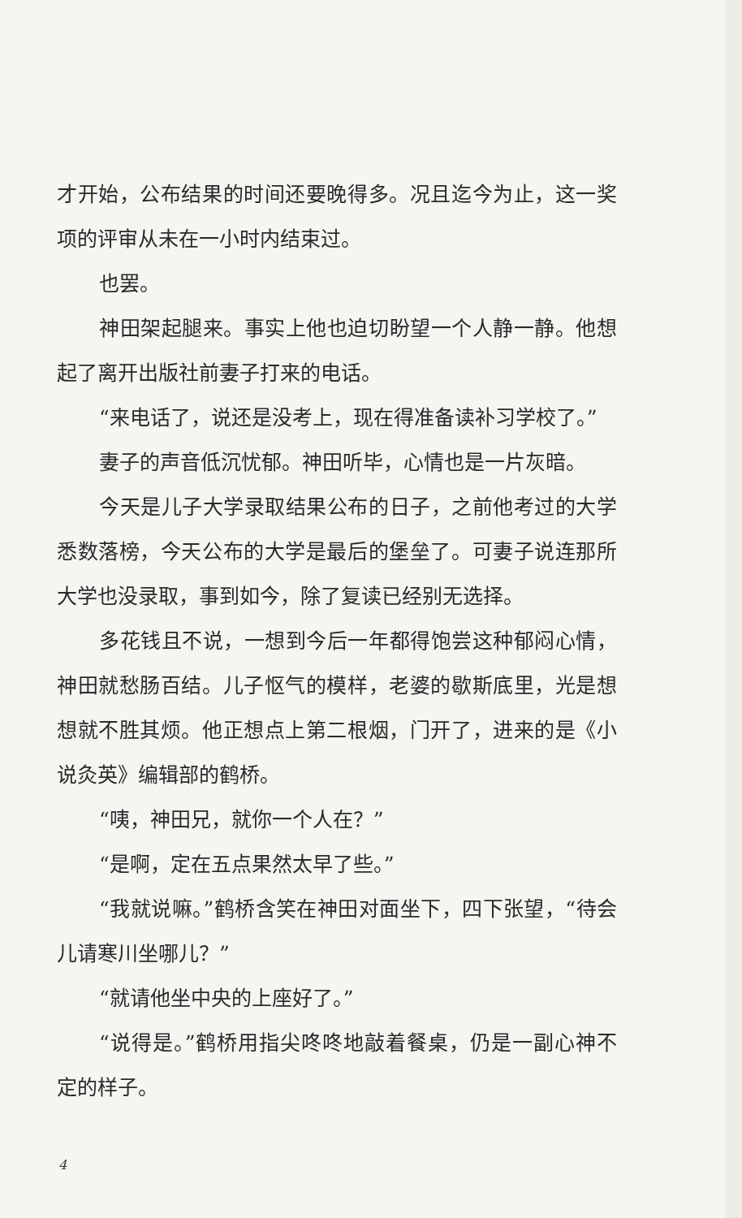才开始，公布结果的时间还要晚得多。况且迄今为止，这一奖项的评审从未在一小时内结束过。
也罢。
神田架起腿来。事实上他也迫切盼望一个人静一静。他想起了离开出版社前妻子打来的电话。
“来电话了，说还是没考上，现在得准备读补习学校了。”
妻子的声音低沉忧郁。神田听毕，心情也是一片灰暗。
今天是儿子大学录取结果公布的日子，之前他考过的大学悉数落榜，今天公布的大学是最后的堡垒了。可妻子说连那所大学也没录取，事到如今，除了复读已经别无选择。
多花钱且不说，一想到今后一年都得饱尝这种郁闷心情，神田就愁肠百结。儿子怄气的模样，老婆的歇斯底里，光是想想就不胜其烦。他正想点上第二根烟，门开了，进来的是《小说灸英》编辑部的鹤桥。
“咦，神田兄，就你一个人在？”
“是啊，定在五点果然太早了些。”
“我就说嘛。”鹤桥含笑在神田对面坐下，四下张望，“待会儿请寒川坐哪儿？”
“就请他坐中央的上座好了。”
“说得是。”鹤桥用指尖咚咚地敲着餐桌，仍是一副心神不定的样子。
4